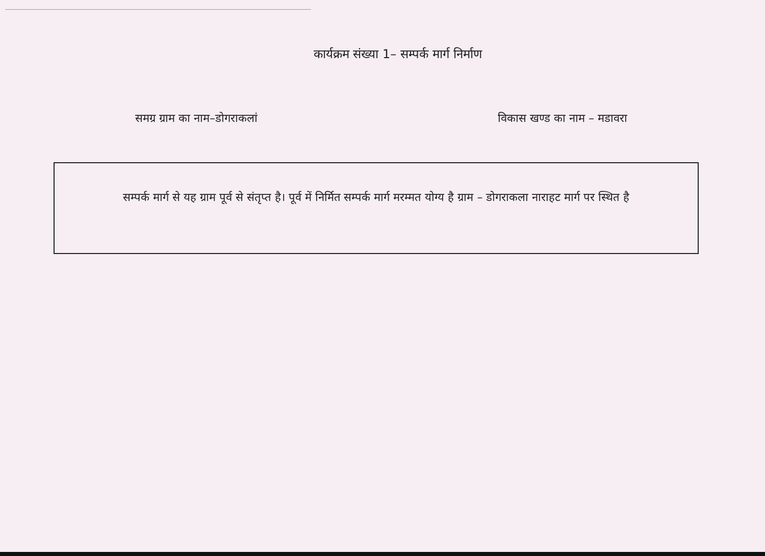कार्यक्रम संख्या 1– सम्पर्क मार्ग निर्माण
समग्र ग्राम का नाम–डोगराकलां विकास खण्ड का नाम – मडावरा
सम्पर्क मार्ग से यह ग्राम पूर्व से संतृप्त है। पूर्व में निर्मित सम्पर्क मार्ग मरम्मत योग्य है ग्राम – डोगराकला नाराहट मार्ग पर स्थित है